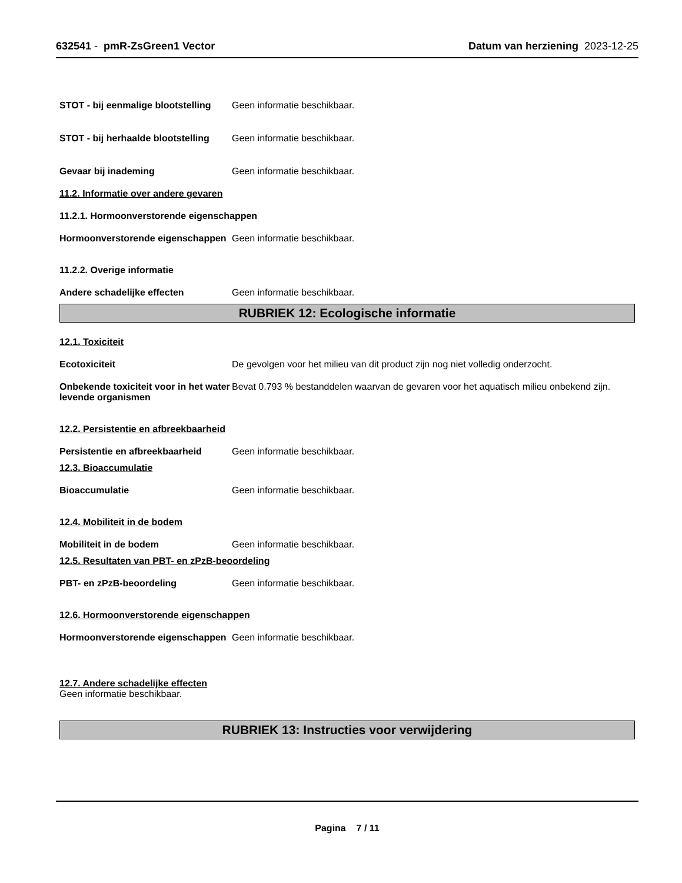632541 - pmR-ZsGreen1 Vector Datum van herziening 2023-12-25
STOT - bij eenmalige blootstelling
Geen informatie beschikbaar.
STOT - bij herhaalde blootstelling
Geen informatie beschikbaar.
Gevaar bij inademing Geen informatie beschikbaar.
11.2. Informatie over andere gevaren
11.2.1. Hormoonverstorende eigenschappen
Hormoonverstorende eigenschappen
Geen informatie beschikbaar.
11.2.2. Overige informatie
Andere schadelijke effecten Geen informatie beschikbaar.
RUBRIEK 12: Ecologische informatie
12.1. Toxiciteit
Ecotoxiciteit De gevolgen voor het milieu van dit product zijn nog niet volledig onderzocht.
Onbekende toxiciteit voor in het water levende organismen
Bevat 0.793 % bestanddelen waarvan de gevaren voor het aquatisch milieu onbekend zijn.
12.2. Persistentie en afbreekbaarheid
Persistentie en afbreekbaarheid
Geen informatie beschikbaar.
12.3. Bioaccumulatie
Bioaccumulatie Geen informatie beschikbaar.
12.4. Mobiliteit in de bodem
Mobiliteit in de bodem Geen informatie beschikbaar.
12.5. Resultaten van PBT- en zPzB-beoordeling
PBT- en zPzB-beoordeling Geen informatie beschikbaar.
12.6. Hormoonverstorende eigenschappen
Hormoonverstorende eigenschappen
Geen informatie beschikbaar.
12.7. Andere schadelijke effecten
Geen informatie beschikbaar.
RUBRIEK 13: Instructies voor verwijdering
Pagina 7 / 11